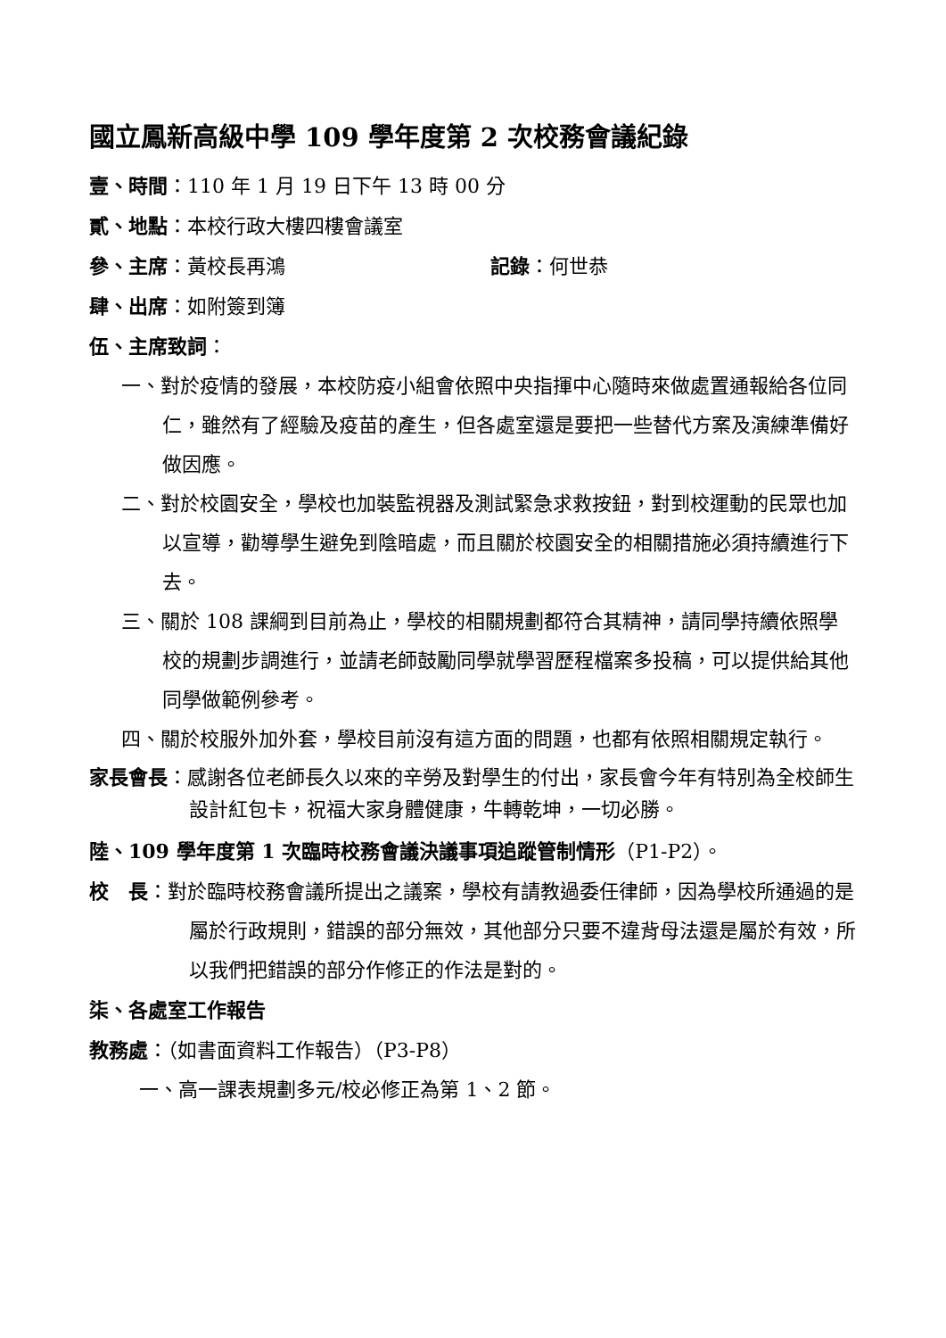國立鳳新高級中學 109 學年度第 2 次校務會議紀錄
壹、時間：110 年 1 月 19 日下午 13 時 00 分
貳、地點：本校行政大樓四樓會議室
參、主席：黃校長再鴻 記錄：何世恭
肆、出席：如附簽到簿
伍、主席致詞：
一、對於疫情的發展，本校防疫小組會依照中央指揮中心隨時來做處置通報給各位同仁，雖然有了經驗及疫苗的產生，但各處室還是要把一些替代方案及演練準備好做因應。
二、對於校園安全，學校也加裝監視器及測試緊急求救按鈕，對到校運動的民眾也加以宣導，勸導學生避免到陰暗處，而且關於校園安全的相關措施必須持續進行下去。
三、關於 108 課綱到目前為止，學校的相關規劃都符合其精神，請同學持續依照學校的規劃步調進行，並請老師鼓勵同學就學習歷程檔案多投稿，可以提供給其他同學做範例參考。
四、關於校服外加外套，學校目前沒有這方面的問題，也都有依照相關規定執行。
家長會長：感謝各位老師長久以來的辛勞及對學生的付出，家長會今年有特別為全校師生設計紅包卡，祝福大家身體健康，牛轉乾坤，一切必勝。
陸、109 學年度第 1 次臨時校務會議決議事項追蹤管制情形（P1-P2）。
校　長：對於臨時校務會議所提出之議案，學校有請教過委任律師，因為學校所通過的是屬於行政規則，錯誤的部分無效，其他部分只要不違背母法還是屬於有效，所以我們把錯誤的部分作修正的作法是對的。
柒、各處室工作報告
教務處：（如書面資料工作報告）（P3-P8）
一、高一課表規劃多元/校必修正為第 1、2 節。